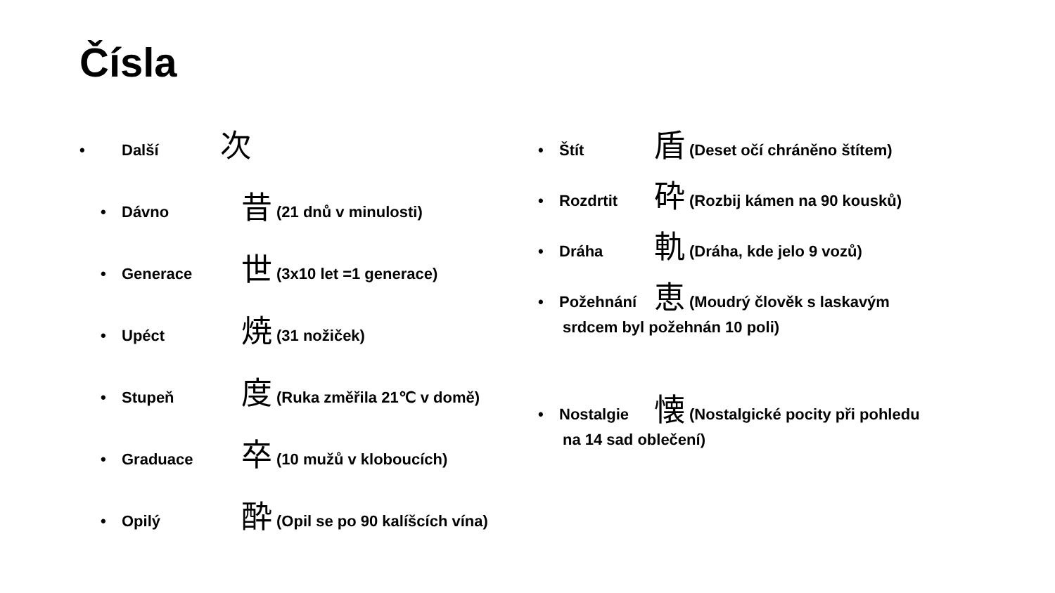Čísla
• Další 次
• Dávno 昔 (21 dnů v minulosti)
• Generace 世 (3x10 let =1 generace)
• Upéct 焼 (31 nožiček)
• Stupeň 度 (Ruka změřila 21℃ v domě)
• Graduace 卒 (10 mužů v kloboucích)
• Opilý 酔 (Opil se po 90 kalíšcích vína)
• Štít 盾 (Deset očí chráněno štítem)
• Rozdrtit 砕 (Rozbij kámen na 90 kousků)
• Dráha 軌 (Dráha, kde jelo 9 vozů)
• Požehnání 恵 (Moudrý člověk s laskavým
srdcem byl požehnán 10 poli)
• Nostalgie 懐 (Nostalgické pocity při pohledu
na 14 sad oblečení)